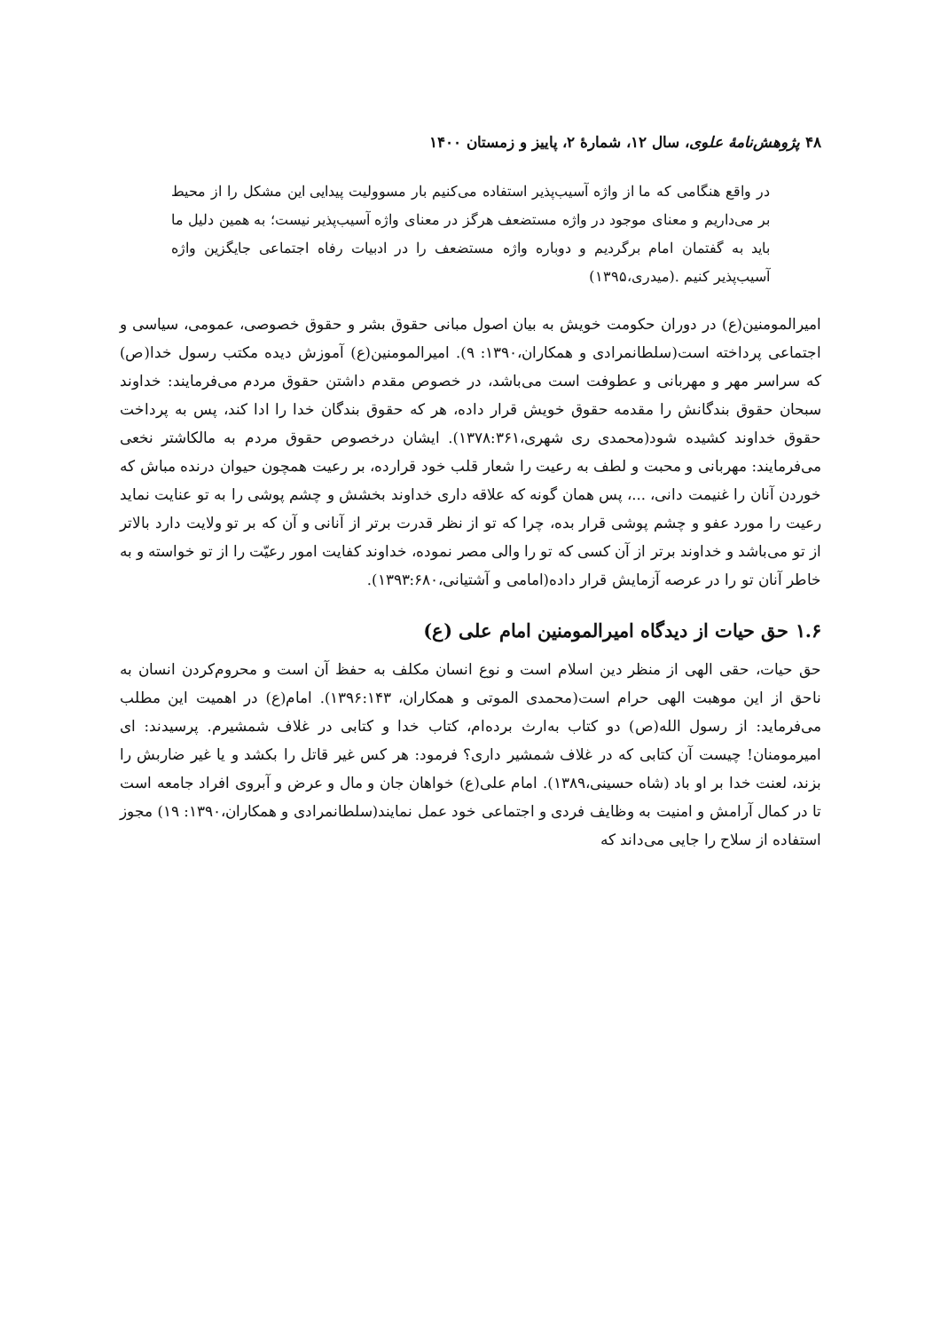۴۸ پژوهش‌نامهٔ علوی، سال ۱۲، شمارهٔ ۲، پاییز و زمستان ۱۴۰۰
در واقع هنگامی که ما از واژه آسیب‌پذیر استفاده می‌کنیم بار مسوولیت پیدایی این مشکل را از محیط بر می‌داریم و معنای موجود در واژه مستضعف هرگز در معنای واژه آسیب‌پذیر نیست؛ به همین دلیل ما باید به گفتمان امام برگردیم و دوباره واژه مستضعف را در ادبیات رفاه اجتماعی جایگزین واژه آسیب‌پذیر کنیم .(میدری،۱۳۹۵)
امیرالمومنین(ع) در دوران حکومت خویش به بیان اصول مبانی حقوق بشر و حقوق خصوصی، عمومی، سیاسی و اجتماعی پرداخته است(سلطانمرادی و همکاران،۱۳۹۰: ۹). امیرالمومنین(ع) آموزش دیده مکتب رسول خدا(ص) که سراسر مهر و مهربانی و عطوفت است می‌باشد، در خصوص مقدم داشتن حقوق مردم می‌فرمایند: خداوند سبحان حقوق بندگانش را مقدمه حقوق خویش قرار داده، هر که حقوق بندگان خدا را ادا کند، پس به پرداخت حقوق خداوند کشیده شود(محمدی ری شهری،۱۳۷۸:۳۶۱). ایشان درخصوص حقوق مردم به مالکاشتر نخعی می‌فرمایند: مهربانی و محبت و لطف به رعیت را شعار قلب خود قرارده، بر رعیت همچون حیوان درنده مباش که خوردن آنان را غنیمت دانی، ...، پس همان گونه که علاقه داری خداوند بخشش و چشم پوشی را به تو عنایت نماید رعیت را مورد عفو و چشم پوشی قرار بده، چرا که تو از نظر قدرت برتر از آنانی و آن که بر تو ولایت دارد بالاتر از تو می‌باشد و خداوند برتر از آن کسی که تو را والی مصر نموده، خداوند کفایت امور رعیّت را از تو خواسته و به خاطر آنان تو را در عرصه آزمایش قرار داده(امامی و آشتیانی،۱۳۹۳:۶۸۰).
۱.۶ حق حیات از دیدگاه امیرالمومنین امام علی (ع)
حق حیات، حقی الهی از منظر دین اسلام است و نوع انسان مکلف به حفظ آن است و محروم‌کردن انسان به ناحق از این موهبت الهی حرام است(محمدی الموتی و همکاران، ۱۳۹۶:۱۴۳). امام(ع) در اهمیت این مطلب می‌فرماید: از رسول الله(ص) دو کتاب به‌ارث برده‌ام، کتاب خدا و کتابی در غلاف شمشیرم. پرسیدند: ای امیرمومنان! چیست آن کتابی که در غلاف شمشیر داری؟ فرمود: هر کس غیر قاتل را بکشد و یا غیر ضاربش را بزند، لعنت خدا بر او باد (شاه حسینی،۱۳۸۹). امام علی(ع) خواهان جان و مال و عرض و آبروی افراد جامعه است تا در کمال آرامش و امنیت به وظایف فردی و اجتماعی خود عمل نمایند(سلطانمرادی و همکاران،۱۳۹۰: ۱۹) مجوز استفاده از سلاح را جایی می‌داند که